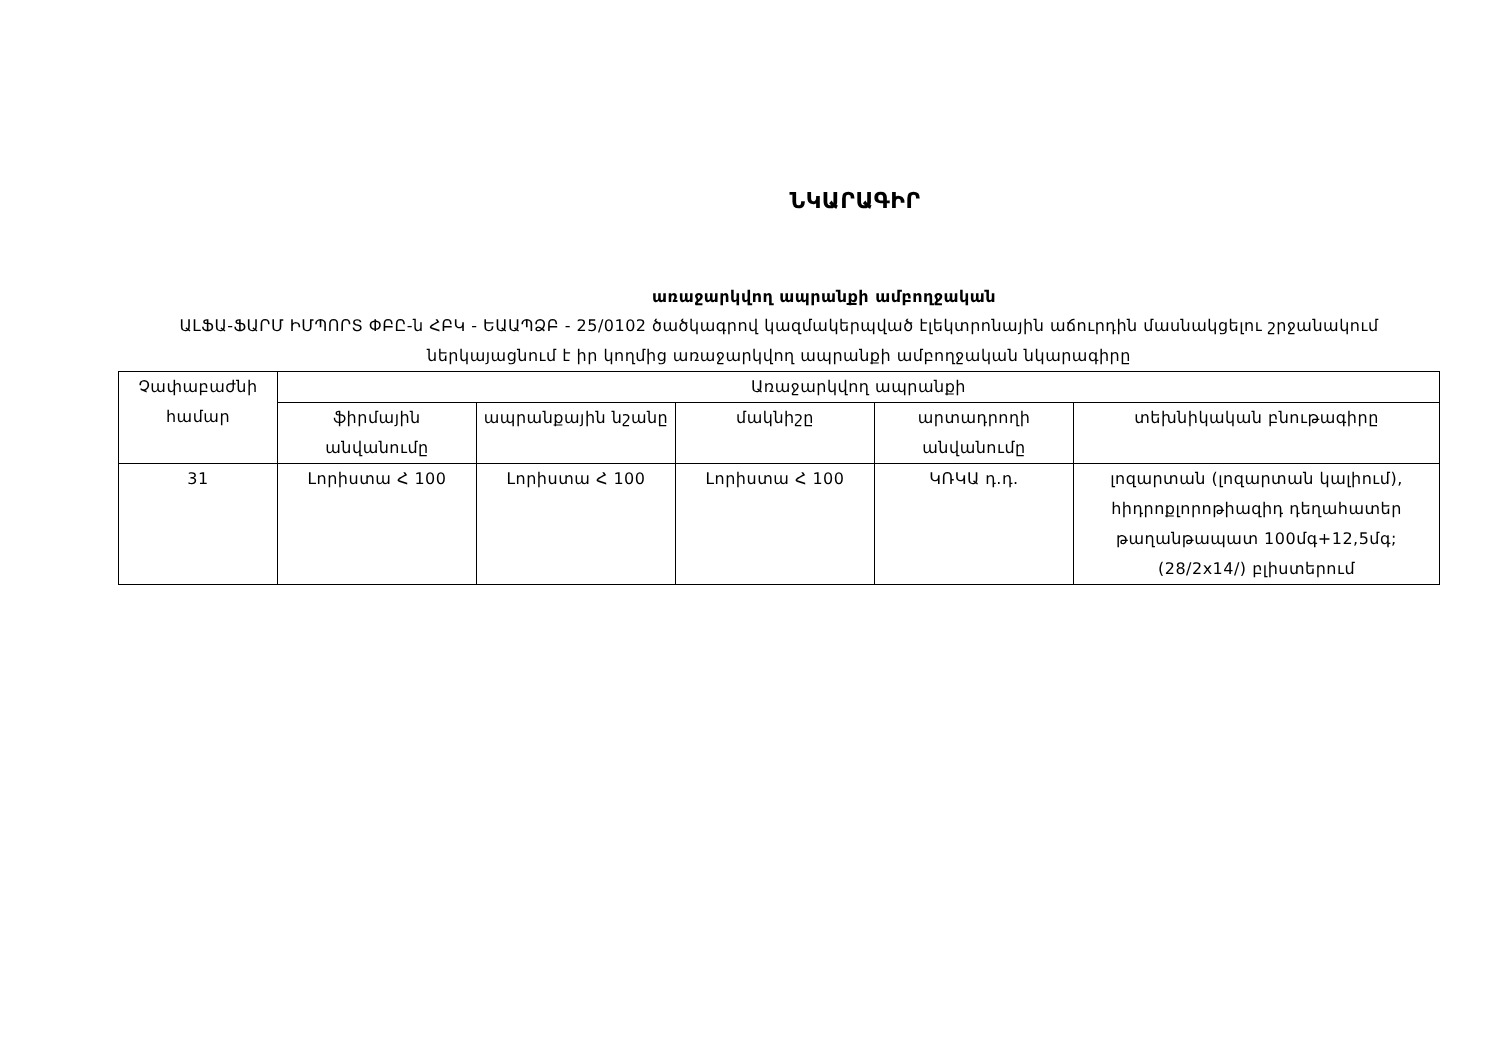ՆԿԱՐԱԳԻՐ
առաջարկվող ապրանքի ամբողջական
ԱԼՖԱ-ՖԱՐՄ ԻՄՊՈՐՏ ՓԲԸ-ն ՀԲԿ - ԵԱԱՊՁԲ - 25/0102 ծածկագրով կազմակերպված էլեկտրոնային աճուրդին մասնակցելու շրջանակում ներկայացնում է իր կողմից առաջարկվող ապրանքի ամբողջական նկարագիրը
| Չափաբաժնի համար | Առաջարկվող ապրանքի | | | | |
| --- | --- | --- | --- | --- | --- |
| | ֆիրմային անվանումը | ապրանքային նշանը | մակնիշը | արտադրողի անվանումը | տեխնիկական բնութագիրը |
| 31 | Լորիստա Հ 100 | Լորիստա Հ 100 | Լորիստա Հ 100 | ԿՌԿԱ դ.դ. | լոզարտան (լոզարտան կալիում), հիդրոքլորոթիազիդ դեղահատեր թաղանթապատ 100մգ+12,5մգ; (28/2x14/) բլիստերում |